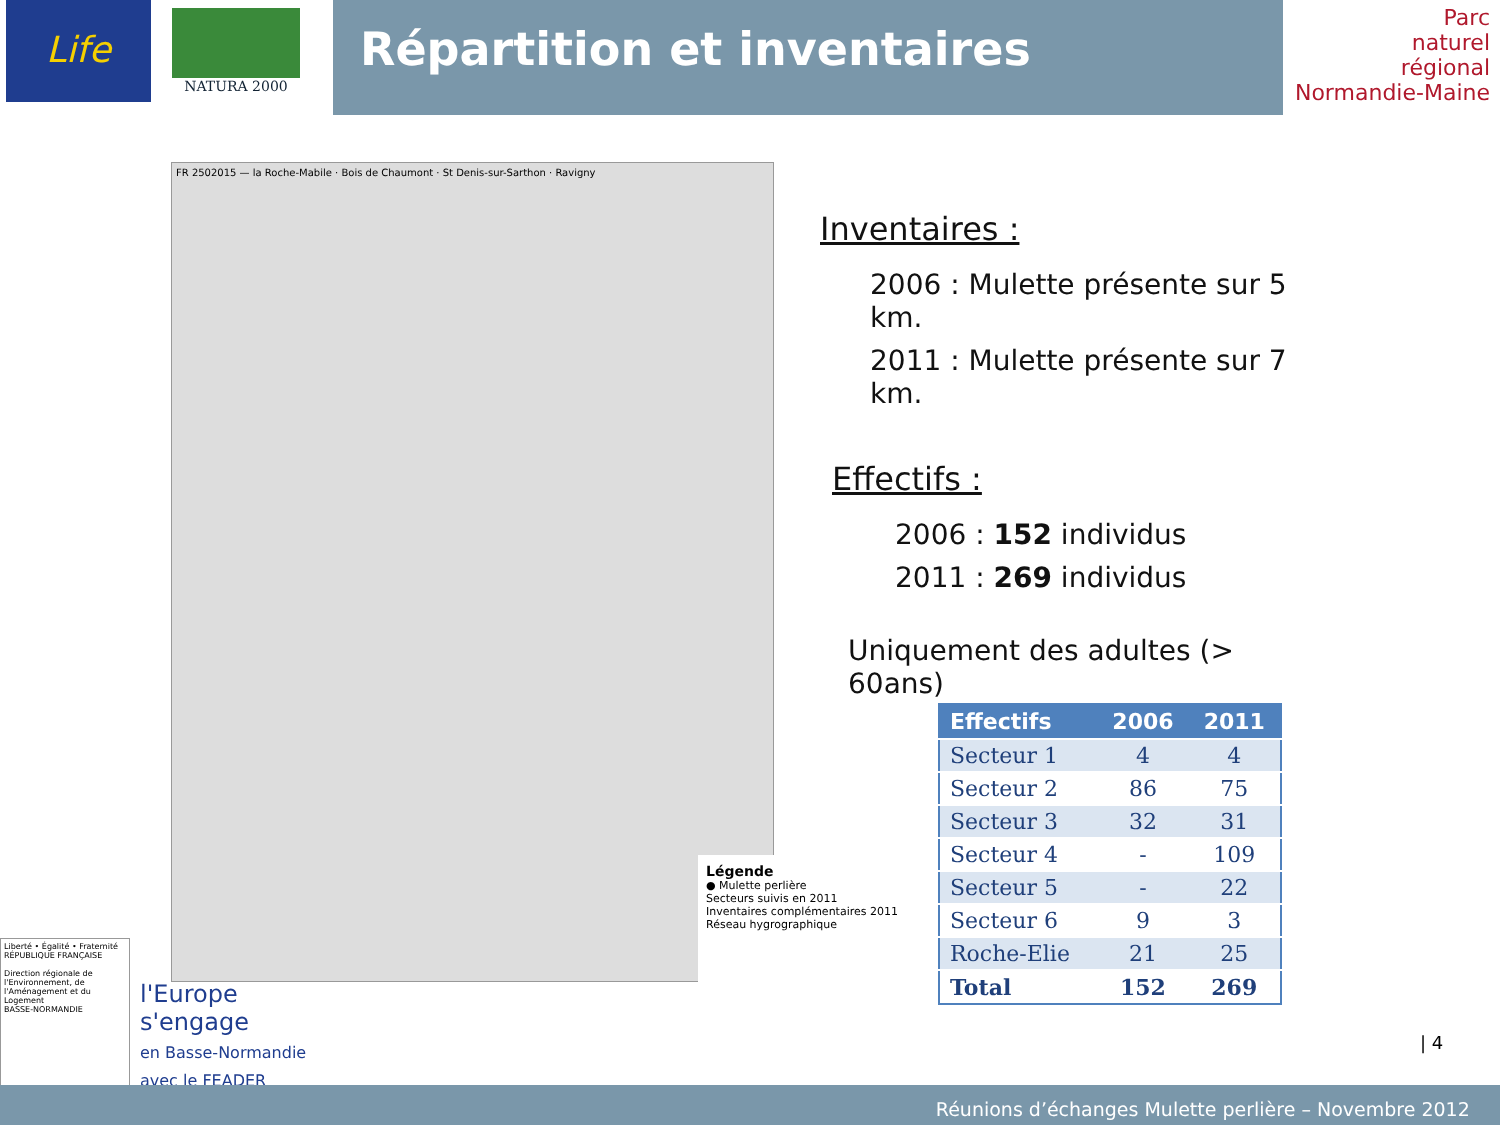Répartition et inventaires
Life NATURA 2000
Parc
naturel
régional
Normandie-Maine
FR 2502015 — la Roche-Mabile · Bois de Chaumont · St Denis-sur-Sarthon · Ravigny
Légende
● Mulette perlière
Secteurs suivis en 2011
Inventaires complémentaires 2011
Réseau hygrographique
Inventaires :
2006 : Mulette présente sur 5 km.
2011 : Mulette présente sur 7 km.
Effectifs :
2006 : 152 individus
2011 : 269 individus
Uniquement des adultes (> 60ans)
| Effectifs | 2006 | 2011 |
| --- | --- | --- |
| Secteur 1 | 4 | 4 |
| Secteur 2 | 86 | 75 |
| Secteur 3 | 32 | 31 |
| Secteur 4 | - | 109 |
| Secteur 5 | - | 22 |
| Secteur 6 | 9 | 3 |
| Roche-Elie | 21 | 25 |
| Total | 152 | 269 |
Liberté • Égalité • Fraternité
RÉPUBLIQUE FRANÇAISE
Direction régionale de l'Environnement, de l'Aménagement et du Logement
BASSE-NORMANDIE
l'Europe
s'engage
en Basse-Normandie
avec le FEADER
| 4
Réunions d’échanges Mulette perlière – Novembre 2012